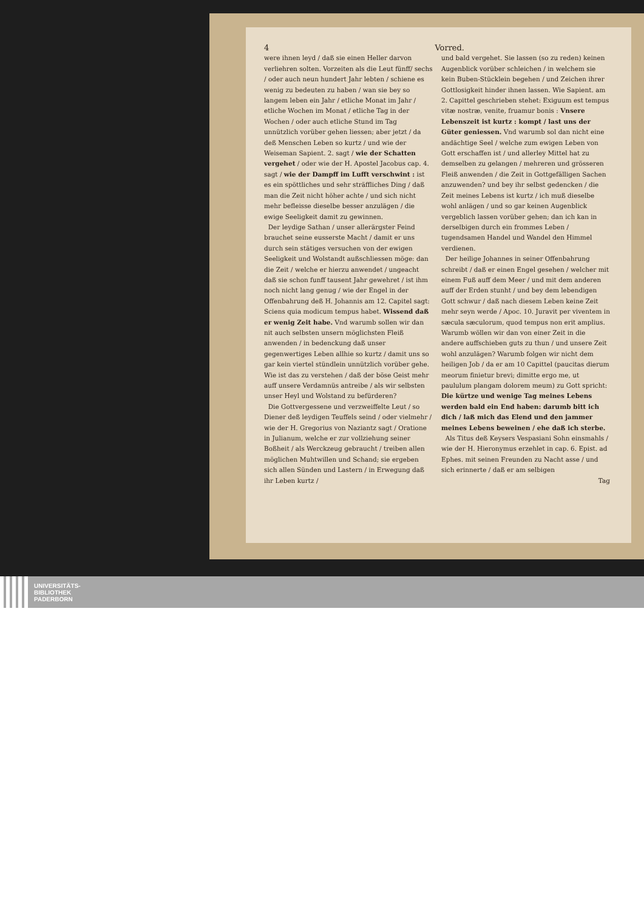4 Vorred.
were ihnen leyd / daß sie einen Heller darvon verliehren solten. Vorzeiten als die Leut fünff/ sechs / oder auch neun hundert Jahr lebten / schiene es wenig zu bedeuten zu haben / wan sie bey so langem leben ein Jahr / etliche Monat im Jahr / etliche Wochen im Monat / etliche Tag in der Wochen / oder auch etliche Stund im Tag unnützlich vorüber gehen liessen; aber jetzt / da deß Menschen Leben so kurtz / und wie der Weiseman Sapient. 2. sagt / wie der Schatten vergehet / oder wie der H. Apostel Jacobus cap. 4. sagt / wie der Dampff im Lufft verschwint : ist es ein spöttliches und sehr sträffliches Ding / daß man die Zeit nicht höher achte / und sich nicht mehr befleisse dieselbe besser anzulägen / die ewige Seeligkeit damit zu gewinnen.
Der leydige Sathan / unser allerärgster Feind brauchet seine eusserste Macht / damit er uns durch sein stätiges versuchen von der ewigen Seeligkeit und Wolstandt außschliessen möge: dan die Zeit / welche er hierzu anwendet / ungeacht daß sie schon funff tausent Jahr gewehret / ist ihm noch nicht lang genug / wie der Engel in der Offenbahrung deß H. Johannis am 12. Capitel sagt: Sciens quia modicum tempus habet. Wissend daß er wenig Zeit habe. Vnd warumb sollen wir dan nit auch selbsten unsern möglichsten Fleiß anwenden / in bedenckung daß unser gegenwertiges Leben allhie so kurtz / damit uns so gar kein viertel stündlein unnützlich vorüber gehe. Wie ist das zu verstehen / daß der böse Geist mehr auff unsere Verdamnüs antreibe / als wir selbsten unser Heyl und Wolstand zu befürderen?
Die Gottvergessene und verzweiffelte Leut / so Diener deß leydigen Teuffels seind / oder vielmehr / wie der H. Gregorius von Naziantz sagt / Oratione in Julianum, welche er zur vollziehung seiner Boßheit / als Werckzeug gebraucht / treiben allen möglichen Muhtwillen und Schand; sie ergeben sich allen Sünden und Lastern / in Erwegung daß ihr Leben kurtz /
und bald vergehet. Sie lassen (so zu reden) keinen Augenblick vorüber schleichen / in welchem sie kein Buben-Stücklein begehen / und Zeichen ihrer Gottlosigkeit hinder ihnen lassen. Wie Sapient. am 2. Capittel geschrieben stehet: Exiguum est tempus vitæ nostræ, venite, fruamur bonis : Vnsere Lebenszeit ist kurtz : kompt / last uns der Güter geniessen. Vnd warumb sol dan nicht eine andächtige Seel / welche zum ewigen Leben von Gott erschaffen ist / und allerley Mittel hat zu demselben zu gelangen / mehreren und grösseren Fleiß anwenden / die Zeit in Gottgefälligen Sachen anzuwenden? und bey ihr selbst gedencken / die Zeit meines Lebens ist kurtz / ich muß dieselbe wohl anlägen / und so gar keinen Augenblick vergeblich lassen vorüber gehen; dan ich kan in derselbigen durch ein frommes Leben / tugendsamen Handel und Wandel den Himmel verdienen.
Der heilige Johannes in seiner Offenbahrung schreibt / daß er einen Engel gesehen / welcher mit einem Fuß auff dem Meer / und mit dem anderen auff der Erden stunht / und bey dem lebendigen Gott schwur / daß nach diesem Leben keine Zeit mehr seyn werde / Apoc. 10. Juravit per viventem in sæcula sæculorum, quod tempus non erit amplius. Warumb wöllen wir dan von einer Zeit in die andere auffschieben guts zu thun / und unsere Zeit wohl anzulägen? Warumb folgen wir nicht dem heiligen Job / da er am 10 Capittel (paucitas dierum meorum finietur brevi; dimitte ergo me, ut paululum plangam dolorem meum) zu Gott spricht: Die kürtze und wenige Tag meines Lebens werden bald ein End haben: darumb bitt ich dich / laß mich das Elend und den jammer meines Lebens beweinen / ehe daß ich sterbe.
Als Titus deß Keysers Vespasiani Sohn einsmahls / wie der H. Hieronymus erzehlet in cap. 6. Epist. ad Ephes. mit seinen Freunden zu Nacht asse / und sich erinnerte / daß er am selbigen
Tag
UNIVERSITÄTS-
BIBLIOTHEK
PADERBORN